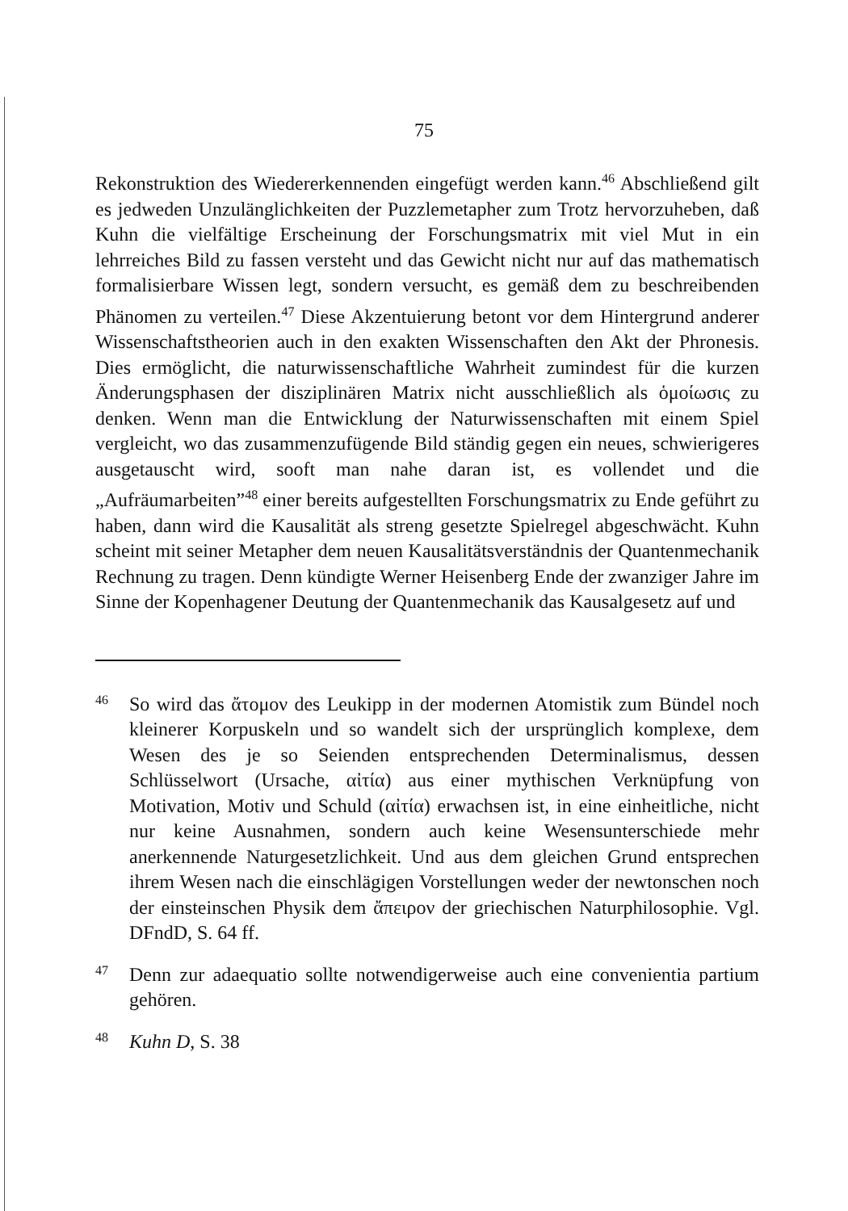75
Rekonstruktion des Wiedererkennenden eingefügt werden kann.<sup>46</sup> Abschließend gilt es jedweden Unzulänglichkeiten der Puzzlemetapher zum Trotz hervorzuheben, daß Kuhn die vielfältige Erscheinung der Forschungsmatrix mit viel Mut in ein lehrreiches Bild zu fassen versteht und das Gewicht nicht nur auf das mathematisch formalisierbare Wissen legt, sondern versucht, es gemäß dem zu beschreibenden Phänomen zu verteilen.<sup>47</sup> Diese Akzentuierung betont vor dem Hintergrund anderer Wissenschaftstheorien auch in den exakten Wissenschaften den Akt der Phronesis. Dies ermöglicht, die naturwissenschaftliche Wahrheit zumindest für die kurzen Änderungsphasen der disziplinären Matrix nicht ausschließlich als ὁμοίωσις zu denken. Wenn man die Entwicklung der Naturwissenschaften mit einem Spiel vergleicht, wo das zusammenzufügende Bild ständig gegen ein neues, schwierigeres ausgetauscht wird, sooft man nahe daran ist, es vollendet und die „Aufräumarbeiten”<sup>48</sup> einer bereits aufgestellten Forschungsmatrix zu Ende geführt zu haben, dann wird die Kausalität als streng gesetzte Spielregel abgeschwächt. Kuhn scheint mit seiner Metapher dem neuen Kausalitätsverständnis der Quantenmechanik Rechnung zu tragen. Denn kündigte Werner Heisenberg Ende der zwanziger Jahre im Sinne der Kopenhagener Deutung der Quantenmechanik das Kausalgesetz auf und
46
So wird das ἄτομον des Leukipp in der modernen Atomistik zum Bündel noch kleinerer Korpuskeln und so wandelt sich der ursprünglich komplexe, dem Wesen des je so Seienden entsprechenden Determinalismus, dessen Schlüsselwort (Ursache, αἰτία) aus einer mythischen Verknüpfung von Motivation, Motiv und Schuld (αἰτία) erwachsen ist, in eine einheitliche, nicht nur keine Ausnahmen, sondern auch keine Wesensunterschiede mehr anerkennende Naturgesetzlichkeit. Und aus dem gleichen Grund entsprechen ihrem Wesen nach die einschlägigen Vorstellungen weder der newtonschen noch der einsteinschen Physik dem ἄπειρον der griechischen Naturphilosophie. Vgl. DFndD, S. 64 ff.
47
Denn zur adaequatio sollte notwendigerweise auch eine convenientia partium gehören.
48
Kuhn D, S. 38